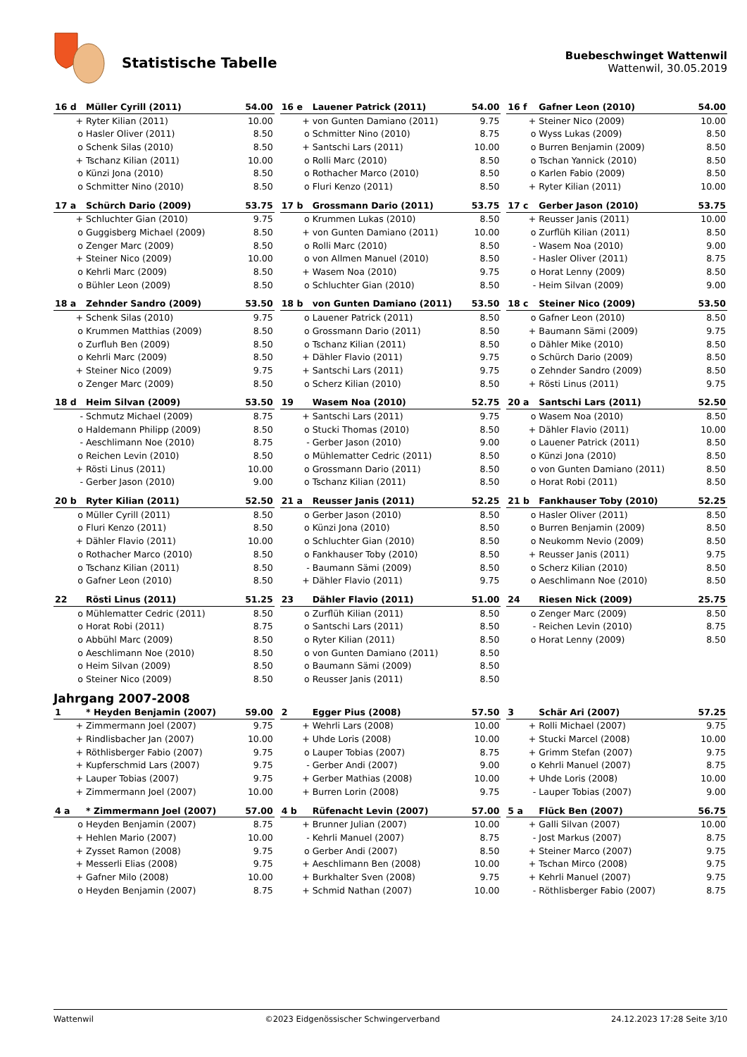Statistische Tabelle
Buebeschwinget Wattenwil
Wattenwil, 30.05.2019
| 16 d | Müller Cyrill (2011) | 54.00 |
| --- | --- | --- |
| + | Ryter Kilian (2011) | 10.00 |
| o | Hasler Oliver (2011) | 8.50 |
| o | Schenk Silas (2010) | 8.50 |
| + | Tschanz Kilian (2011) | 10.00 |
| o | Künzi Jona (2010) | 8.50 |
| o | Schmitter Nino (2010) | 8.50 |
| 16 e | Lauener Patrick (2011) | 54.00 |
| --- | --- | --- |
| + | von Gunten Damiano (2011) | 9.75 |
| o | Schmitter Nino (2010) | 8.75 |
| + | Santschi Lars (2011) | 10.00 |
| o | Rolli Marc (2010) | 8.50 |
| o | Rothacher Marco (2010) | 8.50 |
| o | Fluri Kenzo (2011) | 8.50 |
| 16 f | Gafner Leon (2010) | 54.00 |
| --- | --- | --- |
| + | Steiner Nico (2009) | 10.00 |
| o | Wyss Lukas (2009) | 8.50 |
| o | Burren Benjamin (2009) | 8.50 |
| o | Tschan Yannick (2010) | 8.50 |
| o | Karlen Fabio (2009) | 8.50 |
| + | Ryter Kilian (2011) | 10.00 |
| 17 a | Schürch Dario (2009) | 53.75 |
| --- | --- | --- |
| + | Schluchter Gian (2010) | 9.75 |
| o | Guggisberg Michael (2009) | 8.50 |
| o | Zenger Marc (2009) | 8.50 |
| + | Steiner Nico (2009) | 10.00 |
| o | Kehrli Marc (2009) | 8.50 |
| o | Bühler Leon (2009) | 8.50 |
| 17 b | Grossmann Dario (2011) | 53.75 |
| --- | --- | --- |
| o | Krummen Lukas (2010) | 8.50 |
| + | von Gunten Damiano (2011) | 10.00 |
| o | Rolli Marc (2010) | 8.50 |
| o | von Allmen Manuel (2010) | 8.50 |
| + | Wasem Noa (2010) | 9.75 |
| o | Schluchter Gian (2010) | 8.50 |
| 17 c | Gerber Jason (2010) | 53.75 |
| --- | --- | --- |
| + | Reusser Janis (2011) | 10.00 |
| o | Zurflüh Kilian (2011) | 8.50 |
| - | Wasem Noa (2010) | 9.00 |
| - | Hasler Oliver (2011) | 8.75 |
| o | Horat Lenny (2009) | 8.50 |
| - | Heim Silvan (2009) | 9.00 |
| 18 a | Zehnder Sandro (2009) | 53.50 |
| --- | --- | --- |
| + | Schenk Silas (2010) | 9.75 |
| o | Krummen Matthias (2009) | 8.50 |
| o | Zurfluh Ben (2009) | 8.50 |
| o | Kehrli Marc (2009) | 8.50 |
| + | Steiner Nico (2009) | 9.75 |
| o | Zenger Marc (2009) | 8.50 |
| 18 b | von Gunten Damiano (2011) | 53.50 |
| --- | --- | --- |
| o | Lauener Patrick (2011) | 8.50 |
| o | Grossmann Dario (2011) | 8.50 |
| o | Tschanz Kilian (2011) | 8.50 |
| + | Dähler Flavio (2011) | 9.75 |
| + | Santschi Lars (2011) | 9.75 |
| o | Scherz Kilian (2010) | 8.50 |
| 18 c | Steiner Nico (2009) | 53.50 |
| --- | --- | --- |
| o | Gafner Leon (2010) | 8.50 |
| + | Baumann Sämi (2009) | 9.75 |
| o | Dähler Mike (2010) | 8.50 |
| o | Schürch Dario (2009) | 8.50 |
| o | Zehnder Sandro (2009) | 8.50 |
| + | Rösti Linus (2011) | 9.75 |
| 18 d | Heim Silvan (2009) | 53.50 |
| --- | --- | --- |
| - | Schmutz Michael (2009) | 8.75 |
| o | Haldemann Philipp (2009) | 8.50 |
| - | Aeschlimann Noe (2010) | 8.75 |
| o | Reichen Levin (2010) | 8.50 |
| + | Rösti Linus (2011) | 10.00 |
| - | Gerber Jason (2010) | 9.00 |
| 19 | Wasem Noa (2010) | 52.75 |
| --- | --- | --- |
| + | Santschi Lars (2011) | 9.75 |
| o | Stucki Thomas (2010) | 8.50 |
| - | Gerber Jason (2010) | 9.00 |
| o | Mühlematter Cedric (2011) | 8.50 |
| o | Grossmann Dario (2011) | 8.50 |
| o | Tschanz Kilian (2011) | 8.50 |
| 20 a | Santschi Lars (2011) | 52.50 |
| --- | --- | --- |
| o | Wasem Noa (2010) | 8.50 |
| + | Dähler Flavio (2011) | 10.00 |
| o | Lauener Patrick (2011) | 8.50 |
| o | Künzi Jona (2010) | 8.50 |
| o | von Gunten Damiano (2011) | 8.50 |
| o | Horat Robi (2011) | 8.50 |
| 20 b | Ryter Kilian (2011) | 52.50 |
| --- | --- | --- |
| o | Müller Cyrill (2011) | 8.50 |
| o | Fluri Kenzo (2011) | 8.50 |
| + | Dähler Flavio (2011) | 10.00 |
| o | Rothacher Marco (2010) | 8.50 |
| o | Tschanz Kilian (2011) | 8.50 |
| o | Gafner Leon (2010) | 8.50 |
| 21 a | Reusser Janis (2011) | 52.25 |
| --- | --- | --- |
| o | Gerber Jason (2010) | 8.50 |
| o | Künzi Jona (2010) | 8.50 |
| o | Schluchter Gian (2010) | 8.50 |
| o | Fankhauser Toby (2010) | 8.50 |
| - | Baumann Sämi (2009) | 8.50 |
| + | Dähler Flavio (2011) | 9.75 |
| 21 b | Fankhauser Toby (2010) | 52.25 |
| --- | --- | --- |
| o | Hasler Oliver (2011) | 8.50 |
| o | Burren Benjamin (2009) | 8.50 |
| o | Neukomm Nevio (2009) | 8.50 |
| + | Reusser Janis (2011) | 9.75 |
| o | Scherz Kilian (2010) | 8.50 |
| o | Aeschlimann Noe (2010) | 8.50 |
| 22 | Rösti Linus (2011) | 51.25 |
| --- | --- | --- |
| o | Mühlematter Cedric (2011) | 8.50 |
| o | Horat Robi (2011) | 8.75 |
| o | Abbühl Marc (2009) | 8.50 |
| o | Aeschlimann Noe (2010) | 8.50 |
| o | Heim Silvan (2009) | 8.50 |
| o | Steiner Nico (2009) | 8.50 |
| 23 | Dähler Flavio (2011) | 51.00 |
| --- | --- | --- |
| o | Zurflüh Kilian (2011) | 8.50 |
| o | Santschi Lars (2011) | 8.50 |
| o | Ryter Kilian (2011) | 8.50 |
| o | von Gunten Damiano (2011) | 8.50 |
| o | Baumann Sämi (2009) | 8.50 |
| o | Reusser Janis (2011) | 8.50 |
| 24 | Riesen Nick (2009) | 25.75 |
| --- | --- | --- |
| o | Zenger Marc (2009) | 8.50 |
| - | Reichen Levin (2010) | 8.75 |
| o | Horat Lenny (2009) | 8.50 |
Jahrgang 2007-2008
| 1 | * Heyden Benjamin (2007) | 59.00 |
| --- | --- | --- |
| + | Zimmermann Joel (2007) | 9.75 |
| + | Rindlisbacher Jan (2007) | 10.00 |
| + | Röthlisberger Fabio (2007) | 9.75 |
| + | Kupferschmid Lars (2007) | 9.75 |
| + | Lauper Tobias (2007) | 9.75 |
| + | Zimmermann Joel (2007) | 10.00 |
| 2 | Egger Pius (2008) | 57.50 |
| --- | --- | --- |
| + | Wehrli Lars (2008) | 10.00 |
| + | Uhde Loris (2008) | 10.00 |
| o | Lauper Tobias (2007) | 8.75 |
| - | Gerber Andi (2007) | 9.00 |
| + | Gerber Mathias (2008) | 10.00 |
| + | Burren Lorin (2008) | 9.75 |
| 3 | Schär Ari (2007) | 57.25 |
| --- | --- | --- |
| + | Rolli Michael (2007) | 9.75 |
| + | Stucki Marcel (2008) | 10.00 |
| + | Grimm Stefan (2007) | 9.75 |
| o | Kehrli Manuel (2007) | 8.75 |
| + | Uhde Loris (2008) | 10.00 |
| - | Lauper Tobias (2007) | 9.00 |
| 4 a | * Zimmermann Joel (2007) | 57.00 |
| --- | --- | --- |
| o | Heyden Benjamin (2007) | 8.75 |
| + | Hehlen Mario (2007) | 10.00 |
| + | Zysset Ramon (2008) | 9.75 |
| + | Messerli Elias (2008) | 9.75 |
| + | Gafner Milo (2008) | 10.00 |
| o | Heyden Benjamin (2007) | 8.75 |
| 4 b | Rüfenacht Levin (2007) | 57.00 |
| --- | --- | --- |
| + | Brunner Julian (2007) | 10.00 |
| - | Kehrli Manuel (2007) | 8.75 |
| o | Gerber Andi (2007) | 8.50 |
| + | Aeschlimann Ben (2008) | 10.00 |
| + | Burkhalter Sven (2008) | 9.75 |
| + | Schmid Nathan (2007) | 10.00 |
| 5 a | Flück Ben (2007) | 56.75 |
| --- | --- | --- |
| + | Galli Silvan (2007) | 10.00 |
| - | Jost Markus (2007) | 8.75 |
| + | Steiner Marco (2007) | 9.75 |
| + | Tschan Mirco (2008) | 9.75 |
| + | Kehrli Manuel (2007) | 9.75 |
| - | Röthlisberger Fabio (2007) | 8.75 |
Wattenwil ©2023 Eidgenössischer Schwingerverband 24.12.2023 17:28 Seite 3/10